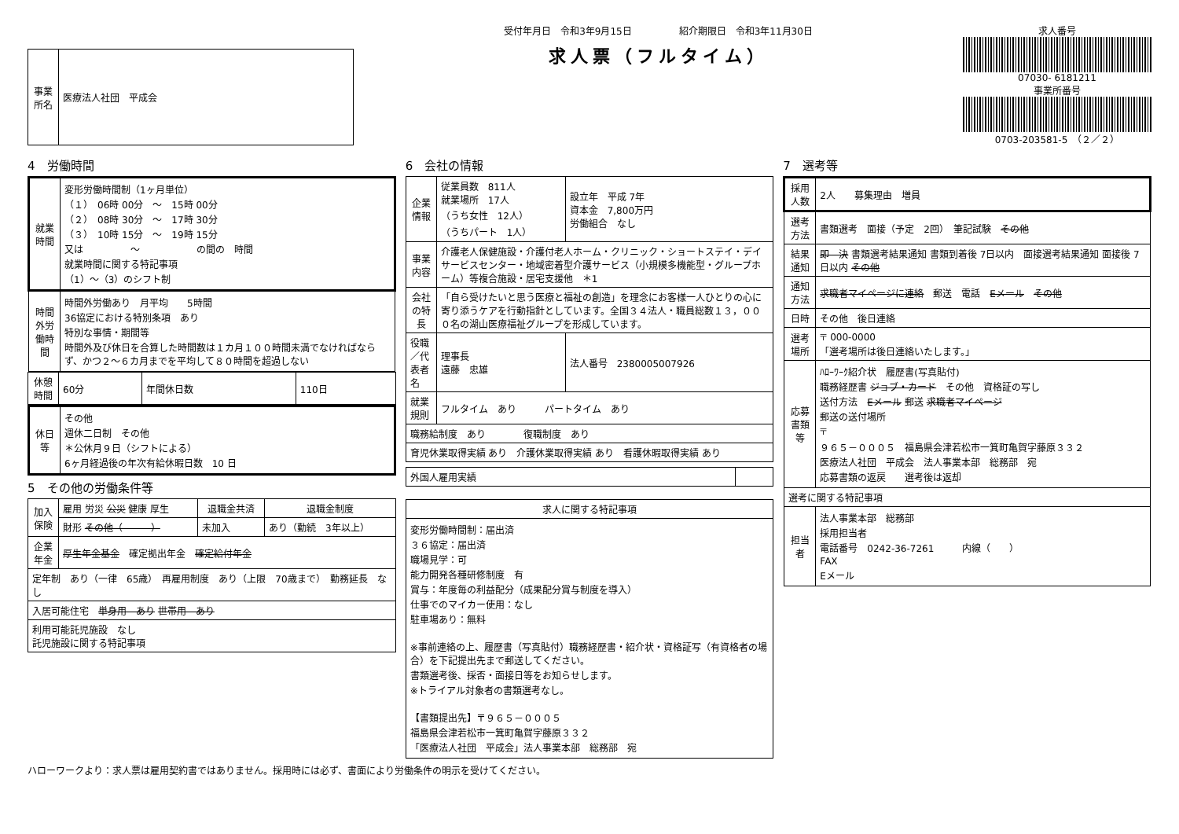| 事業所名 | 医療法人社団 平成会 |
受付年月日　令和3年9月15日　　　　　紹介期限日　令和3年11月30日
求人票（フルタイム）
求人番号
07030- 6181211
事業所番号
0703-203581-5　（２／２）
4　労働時間
| 就業時間 | 変形労働時間制（1ヶ月単位） （１） 06時 00分 ～ 15時 00分 （２） 08時 30分 ～ 17時 30分 （３） 10時 15分 ～ 19時 15分 又は ～ の間の 時間 就業時間に関する特記事項 （1）～（3）のシフト制 |
| 時間外労働時間 | 時間外労働あり 月平均 5時間 36協定における特別条項 あり 特別な事情・期間等 時間外及び休日を合算した時間数は１カ月１００時間未満でなければならず、かつ２～６カ月までを平均して８０時間を超過しない |
| 休憩時間 | 60分 | 年間休日数 | 110日 |
| 休日等 | その他 週休二日制 その他 ＊公休月９日（シフトによる） 6ヶ月経過後の年次有給休暇日数 10 日 |
5　その他の労働条件等
| 加入保険 | 雇用 労災 公災 健康 厚生 | 退職金共済 | 退職金制度 |
| | 財形 その他（ ） | 未加入 | あり（勤続 3年以上） |
| 企業年金 | 厚生年金基金 確定拠出年金 確定給付年金 | | |
| 定年制 あり（一律 65歳） 再雇用制度 あり（上限 70歳まで） 勤務延長 なし | | | |
| 入居可能住宅 単身用 あり 世帯用 あり | | | |
| 利用可能託児施設 なし 託児施設に関する特記事項 | | | |
6　会社の情報
| 企業情報 | 従業員数 811人 就業場所 17人 （うち女性 12人） （うちパート 1人） | 設立年 平成 7年 資本金 7,800万円 労働組合 なし |
| 事業内容 | 介護老人保健施設・介護付老人ホーム・クリニック・ショートステイ・デイサービスセンター・地域密着型介護サービス（小規模多機能型・グループホーム）等複合施設・居宅支援他 ＊1 | |
| 会社の特長 | 「自ら受けたいと思う医療と福祉の創造」を理念にお客様一人ひとりの心に寄り添うケアを行動指針としています。全国３４法人・職員総数１３，０００名の湖山医療福祉グループを形成しています。 | |
| 役職／代表者名 | 理事長 遠藤 忠雄 | 法人番号 2380005007926 |
| 就業規則 | フルタイム あり パートタイム あり | |
| 職務給制度 あり 復職制度 あり | | |
| 育児休業取得実績 あり 介護休業取得実績 あり 看護休暇取得実績 あり | | |
| 外国人雇用実績 | |
| 求人に関する特記事項 |
| --- |
| 変形労働時間制：届出済 ３６協定：届出済 職場見学：可 能力開発各種研修制度 有 賞与：年度毎の利益配分（成果配分賞与制度を導入） 仕事でのマイカー使用：なし 駐車場あり：無料 ※事前連絡の上、履歴書（写真貼付）職務経歴書・紹介状・資格証写（有資格者の場合）を下記提出先まで郵送してください。 書類選考後、採否・面接日等をお知らせします。 ※トライアル対象者の書類選考なし。 【書類提出先】〒９６５－０００５ 福島県会津若松市一箕町亀賀字藤原３３２ 「医療法人社団 平成会」法人事業本部 総務部 宛 |
7　選考等
| 採用人数 | 2人 募集理由 増員 |
| 選考方法 | 書類選考 面接（予定 2回） 筆記試験 その他 |
| 結果通知 | 即 決 書類選考結果通知 書類到着後 7日以内 面接選考結果通知 面接後 7日以内 その他 |
| 通知方法 | 求職者マイページに連絡 郵送 電話 Eメール その他 |
| 日時 | その他 後日連絡 |
| 選考場所 | 〒 000-0000 「選考場所は後日連絡いたします。」 |
| 応募書類等 | ﾊﾛｰﾜｰｸ紹介状 履歴書(写真貼付) 職務経歴書 ジョブ・カード その他 資格証の写し 送付方法 Eメール 郵送 求職者マイページ 郵送の送付場所 〒 ９６５－０００５ 福島県会津若松市一箕町亀賀字藤原３３２ 医療法人社団 平成会 法人事業本部 総務部 宛 応募書類の返戻 選考後は返却 |
| 選考に関する特記事項 | |
| 担当者 | 法人事業本部 総務部 採用担当者 電話番号 0242-36-7261 内線（ ） FAX Eメール |
ハローワークより：求人票は雇用契約書ではありません。採用時には必ず、書面により労働条件の明示を受けてください。